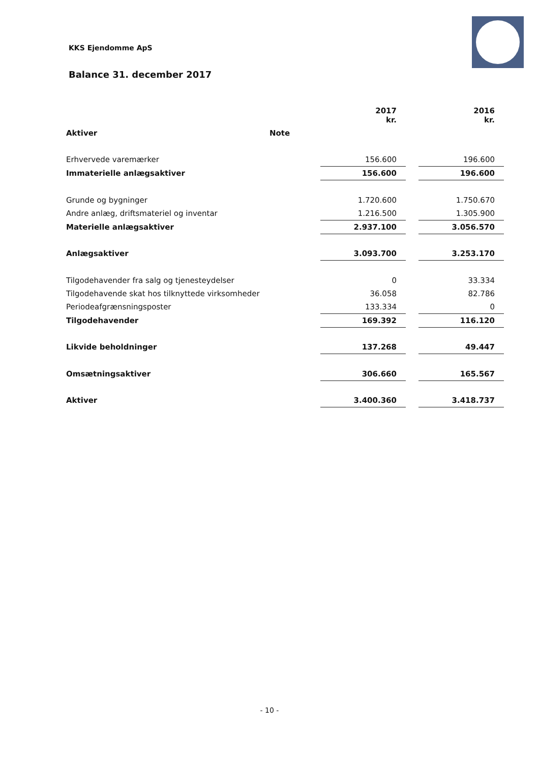KKS Ejendomme ApS
Balance 31. december 2017
| | | 2017 kr. | | 2016 kr. |
| --- | --- | --- | --- | --- |
| Aktiver | Note | | | |
| Erhvervede varemærker | | 156.600 | | 196.600 |
| Immaterielle anlægsaktiver | | 156.600 | | 196.600 |
| Grunde og bygninger | | 1.720.600 | | 1.750.670 |
| Andre anlæg, driftsmateriel og inventar | | 1.216.500 | | 1.305.900 |
| Materielle anlægsaktiver | | 2.937.100 | | 3.056.570 |
| Anlægsaktiver | | 3.093.700 | | 3.253.170 |
| Tilgodehavender fra salg og tjenesteydelser | | 0 | | 33.334 |
| Tilgodehavende skat hos tilknyttede virksomheder | | 36.058 | | 82.786 |
| Periodeafgrænsningsposter | | 133.334 | | 0 |
| Tilgodehavender | | 169.392 | | 116.120 |
| Likvide beholdninger | | 137.268 | | 49.447 |
| Omsætningsaktiver | | 306.660 | | 165.567 |
| Aktiver | | 3.400.360 | | 3.418.737 |
- 10 -